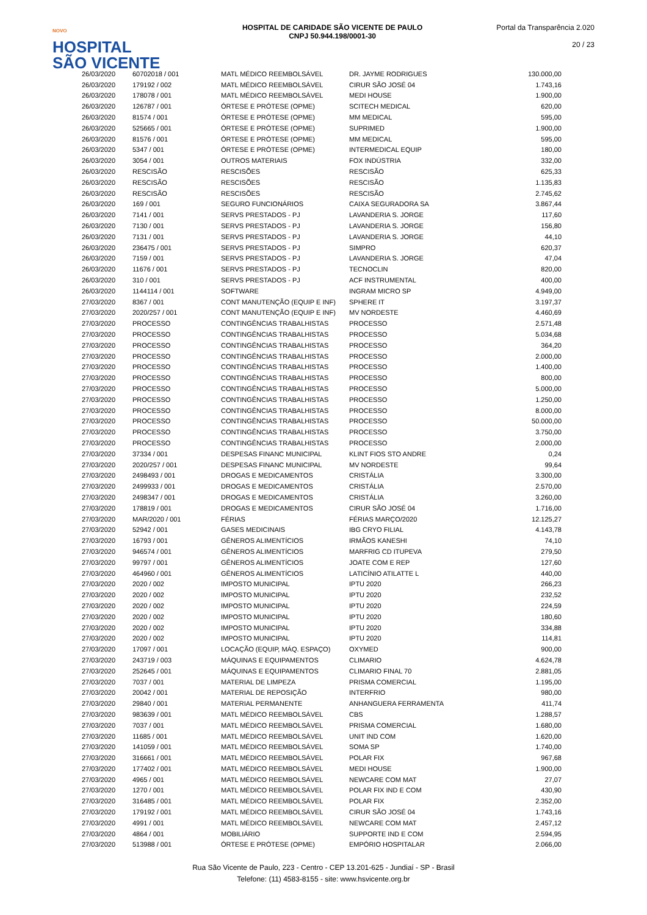NOVO
HOSPITAL
SÃO VICENTE
HOSPITAL DE CARIDADE SÃO VICENTE DE PAULO
CNPJ 50.944.198/0001-30
Portal da Transparência 2.020
20 / 23
| 26/03/2020 | 60702018 / 001 | MATL MÉDICO REEMBOLSÁVEL | DR. JAYME RODRIGUES | 130.000,00 |
| 26/03/2020 | 179192 / 002 | MATL MÉDICO REEMBOLSÁVEL | CIRUR SÃO JOSÉ 04 | 1.743,16 |
| 26/03/2020 | 178078 / 001 | MATL MÉDICO REEMBOLSÁVEL | MEDI HOUSE | 1.900,00 |
| 26/03/2020 | 126787 / 001 | ÓRTESE E PRÓTESE (OPME) | SCITECH MEDICAL | 620,00 |
| 26/03/2020 | 81574 / 001 | ÓRTESE E PRÓTESE (OPME) | MM MEDICAL | 595,00 |
| 26/03/2020 | 525665 / 001 | ÓRTESE E PRÓTESE (OPME) | SUPRIMED | 1.900,00 |
| 26/03/2020 | 81576 / 001 | ÓRTESE E PRÓTESE (OPME) | MM MEDICAL | 595,00 |
| 26/03/2020 | 5347 / 001 | ÓRTESE E PRÓTESE (OPME) | INTERMEDICAL EQUIP | 180,00 |
| 26/03/2020 | 3054 / 001 | OUTROS MATERIAIS | FOX INDÚSTRIA | 332,00 |
| 26/03/2020 | RESCISÃO | RESCISÕES | RESCISÃO | 625,33 |
| 26/03/2020 | RESCISÃO | RESCISÕES | RESCISÃO | 1.135,83 |
| 26/03/2020 | RESCISÃO | RESCISÕES | RESCISÃO | 2.745,62 |
| 26/03/2020 | 169 / 001 | SEGURO FUNCIONÁRIOS | CAIXA SEGURADORA SA | 3.867,44 |
| 26/03/2020 | 7141 / 001 | SERVS PRESTADOS - PJ | LAVANDERIA S. JORGE | 117,60 |
| 26/03/2020 | 7130 / 001 | SERVS PRESTADOS - PJ | LAVANDERIA S. JORGE | 156,80 |
| 26/03/2020 | 7131 / 001 | SERVS PRESTADOS - PJ | LAVANDERIA S. JORGE | 44,10 |
| 26/03/2020 | 236475 / 001 | SERVS PRESTADOS - PJ | SIMPRO | 620,37 |
| 26/03/2020 | 7159 / 001 | SERVS PRESTADOS - PJ | LAVANDERIA S. JORGE | 47,04 |
| 26/03/2020 | 11676 / 001 | SERVS PRESTADOS - PJ | TECNOCLIN | 820,00 |
| 26/03/2020 | 310 / 001 | SERVS PRESTADOS - PJ | ACF INSTRUMENTAL | 400,00 |
| 26/03/2020 | 1144114 / 001 | SOFTWARE | INGRAM MICRO SP | 4.949,00 |
| 27/03/2020 | 8367 / 001 | CONT MANUTENÇÃO (EQUIP E INF) | SPHERE IT | 3.197,37 |
| 27/03/2020 | 2020/257 / 001 | CONT MANUTENÇÃO (EQUIP E INF) | MV NORDESTE | 4.460,69 |
| 27/03/2020 | PROCESSO | CONTINGÊNCIAS TRABALHISTAS | PROCESSO | 2.571,48 |
| 27/03/2020 | PROCESSO | CONTINGÊNCIAS TRABALHISTAS | PROCESSO | 5.034,68 |
| 27/03/2020 | PROCESSO | CONTINGÊNCIAS TRABALHISTAS | PROCESSO | 364,20 |
| 27/03/2020 | PROCESSO | CONTINGÊNCIAS TRABALHISTAS | PROCESSO | 2.000,00 |
| 27/03/2020 | PROCESSO | CONTINGÊNCIAS TRABALHISTAS | PROCESSO | 1.400,00 |
| 27/03/2020 | PROCESSO | CONTINGÊNCIAS TRABALHISTAS | PROCESSO | 800,00 |
| 27/03/2020 | PROCESSO | CONTINGÊNCIAS TRABALHISTAS | PROCESSO | 5.000,00 |
| 27/03/2020 | PROCESSO | CONTINGÊNCIAS TRABALHISTAS | PROCESSO | 1.250,00 |
| 27/03/2020 | PROCESSO | CONTINGÊNCIAS TRABALHISTAS | PROCESSO | 8.000,00 |
| 27/03/2020 | PROCESSO | CONTINGÊNCIAS TRABALHISTAS | PROCESSO | 50.000,00 |
| 27/03/2020 | PROCESSO | CONTINGÊNCIAS TRABALHISTAS | PROCESSO | 3.750,00 |
| 27/03/2020 | PROCESSO | CONTINGÊNCIAS TRABALHISTAS | PROCESSO | 2.000,00 |
| 27/03/2020 | 37334 / 001 | DESPESAS FINANC MUNICIPAL | KLINT FIOS STO ANDRE | 0,24 |
| 27/03/2020 | 2020/257 / 001 | DESPESAS FINANC MUNICIPAL | MV NORDESTE | 99,64 |
| 27/03/2020 | 2498493 / 001 | DROGAS E MEDICAMENTOS | CRISTÁLIA | 3.300,00 |
| 27/03/2020 | 2499933 / 001 | DROGAS E MEDICAMENTOS | CRISTÁLIA | 2.570,00 |
| 27/03/2020 | 2498347 / 001 | DROGAS E MEDICAMENTOS | CRISTÁLIA | 3.260,00 |
| 27/03/2020 | 178819 / 001 | DROGAS E MEDICAMENTOS | CIRUR SÃO JOSÉ 04 | 1.716,00 |
| 27/03/2020 | MAR/2020 / 001 | FÉRIAS | FÉRIAS MARÇO/2020 | 12.125,27 |
| 27/03/2020 | 52942 / 001 | GASES MEDICINAIS | IBG CRYO FILIAL | 4.143,78 |
| 27/03/2020 | 16793 / 001 | GÊNEROS ALIMENTÍCIOS | IRMÃOS KANESHI | 74,10 |
| 27/03/2020 | 946574 / 001 | GÊNEROS ALIMENTÍCIOS | MARFRIG CD ITUPEVA | 279,50 |
| 27/03/2020 | 99797 / 001 | GÊNEROS ALIMENTÍCIOS | JOATE COM E REP | 127,60 |
| 27/03/2020 | 464960 / 001 | GÊNEROS ALIMENTÍCIOS | LATICÍNIO ATILATTE L | 440,00 |
| 27/03/2020 | 2020 / 002 | IMPOSTO MUNICIPAL | IPTU 2020 | 266,23 |
| 27/03/2020 | 2020 / 002 | IMPOSTO MUNICIPAL | IPTU 2020 | 232,52 |
| 27/03/2020 | 2020 / 002 | IMPOSTO MUNICIPAL | IPTU 2020 | 224,59 |
| 27/03/2020 | 2020 / 002 | IMPOSTO MUNICIPAL | IPTU 2020 | 180,60 |
| 27/03/2020 | 2020 / 002 | IMPOSTO MUNICIPAL | IPTU 2020 | 334,88 |
| 27/03/2020 | 2020 / 002 | IMPOSTO MUNICIPAL | IPTU 2020 | 114,81 |
| 27/03/2020 | 17097 / 001 | LOCAÇÃO (EQUIP, MÁQ. ESPAÇO) | OXYMED | 900,00 |
| 27/03/2020 | 243719 / 003 | MÁQUINAS E EQUIPAMENTOS | CLIMARIO | 4.624,78 |
| 27/03/2020 | 252645 / 001 | MÁQUINAS E EQUIPAMENTOS | CLIMARIO FINAL 70 | 2.881,05 |
| 27/03/2020 | 7037 / 001 | MATERIAL DE LIMPEZA | PRISMA COMERCIAL | 1.195,00 |
| 27/03/2020 | 20042 / 001 | MATERIAL DE REPOSIÇÃO | INTERFRIO | 980,00 |
| 27/03/2020 | 29840 / 001 | MATERIAL PERMANENTE | ANHANGUERA FERRAMENTA | 411,74 |
| 27/03/2020 | 983639 / 001 | MATL MÉDICO REEMBOLSÁVEL | CBS | 1.288,57 |
| 27/03/2020 | 7037 / 001 | MATL MÉDICO REEMBOLSÁVEL | PRISMA COMERCIAL | 1.680,00 |
| 27/03/2020 | 11685 / 001 | MATL MÉDICO REEMBOLSÁVEL | UNIT IND COM | 1.620,00 |
| 27/03/2020 | 141059 / 001 | MATL MÉDICO REEMBOLSÁVEL | SOMA SP | 1.740,00 |
| 27/03/2020 | 316661 / 001 | MATL MÉDICO REEMBOLSÁVEL | POLAR FIX | 967,68 |
| 27/03/2020 | 177402 / 001 | MATL MÉDICO REEMBOLSÁVEL | MEDI HOUSE | 1.900,00 |
| 27/03/2020 | 4965 / 001 | MATL MÉDICO REEMBOLSÁVEL | NEWCARE COM MAT | 27,07 |
| 27/03/2020 | 1270 / 001 | MATL MÉDICO REEMBOLSÁVEL | POLAR FIX IND E COM | 430,90 |
| 27/03/2020 | 316485 / 001 | MATL MÉDICO REEMBOLSÁVEL | POLAR FIX | 2.352,00 |
| 27/03/2020 | 179192 / 001 | MATL MÉDICO REEMBOLSÁVEL | CIRUR SÃO JOSÉ 04 | 1.743,16 |
| 27/03/2020 | 4991 / 001 | MATL MÉDICO REEMBOLSÁVEL | NEWCARE COM MAT | 2.457,12 |
| 27/03/2020 | 4864 / 001 | MOBILIÁRIO | SUPPORTE IND E COM | 2.594,95 |
| 27/03/2020 | 513988 / 001 | ÓRTESE E PRÓTESE (OPME) | EMPÓRIO HOSPITALAR | 2.066,00 |
Rua São Vicente de Paulo, 223 - Centro - CEP 13.201-625 - Jundiaí - SP - Brasil
Telefone: (11) 4583-8155 - site: www.hsvicente.org.br